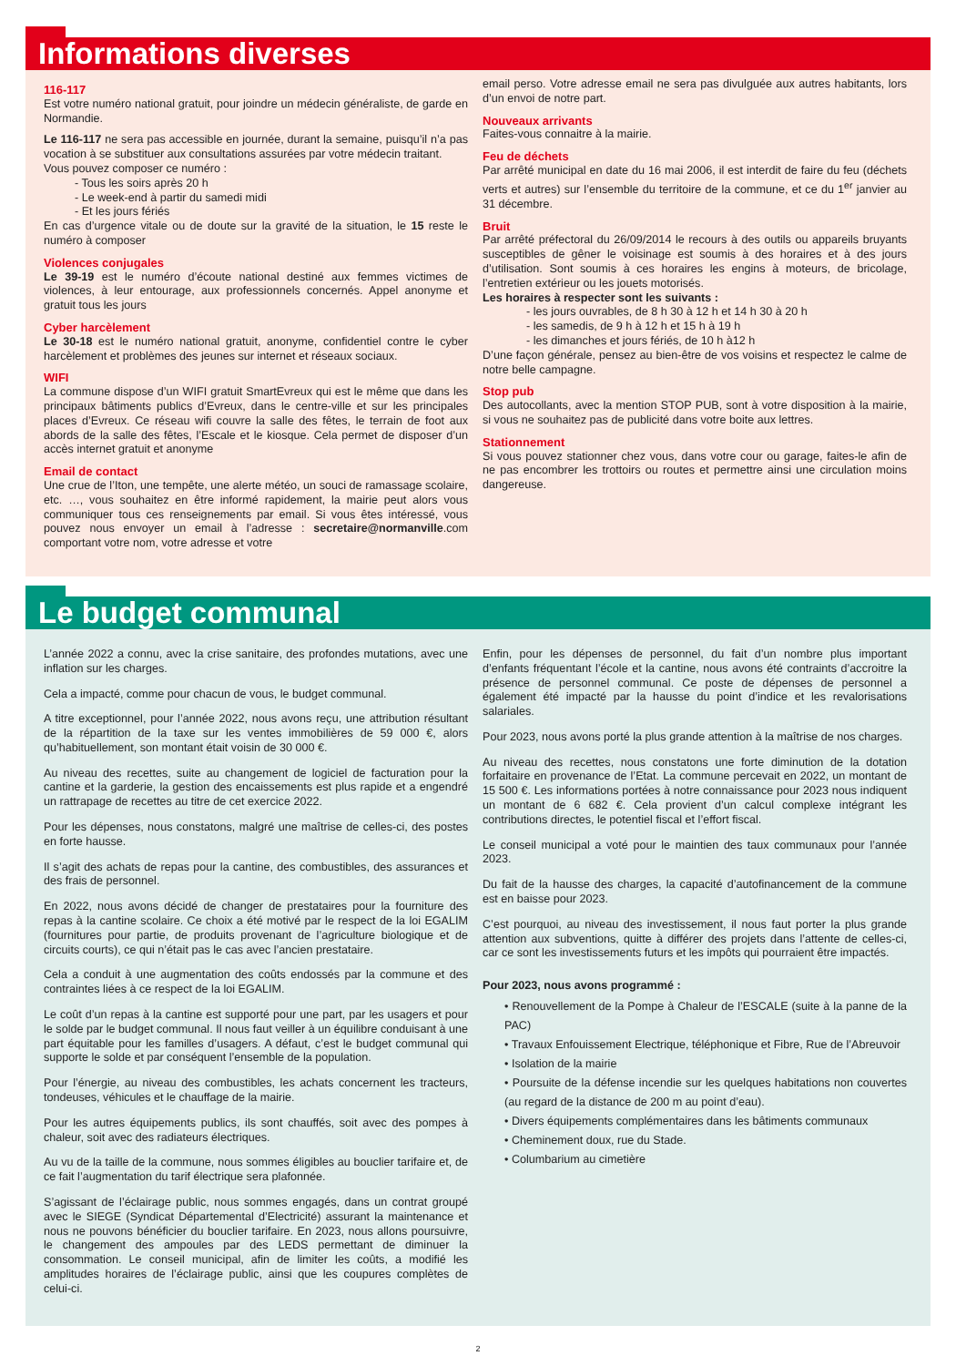Informations diverses
116-117
Est votre numéro national gratuit, pour joindre un médecin généraliste, de garde en Normandie.
Le 116-117 ne sera pas accessible en journée, durant la semaine, puisqu’il n’a pas vocation à se substituer aux consultations assurées par votre médecin traitant.
Vous pouvez composer ce numéro :
- Tous les soirs après 20 h
- Le week-end à partir du samedi midi
- Et les jours fériés
En cas d’urgence vitale ou de doute sur la gravité de la situation, le 15 reste le numéro à composer
Violences conjugales
Le 39-19 est le numéro d’écoute national destiné aux femmes victimes de violences, à leur entourage, aux professionnels concernés. Appel anonyme et gratuit tous les jours
Cyber harcèlement
Le 30-18 est le numéro national gratuit, anonyme, confidentiel contre le cyber harcèlement et problèmes des jeunes sur internet et réseaux sociaux.
WIFI
La commune dispose d’un WIFI gratuit SmartEvreux qui est le même que dans les principaux bâtiments publics d’Evreux, dans le centre-ville et sur les principales places d’Evreux. Ce réseau wifi couvre la salle des fêtes, le terrain de foot aux abords de la salle des fêtes, l’Escale et le kiosque. Cela permet de disposer d’un accès internet gratuit et anonyme
Email de contact
Une crue de l’Iton, une tempête, une alerte météo, un souci de ramassage scolaire, etc. …, vous souhaitez en être informé rapidement, la mairie peut alors vous communiquer tous ces renseignements par email. Si vous êtes intéressé, vous pouvez nous envoyer un email à l’adresse : secretaire@normanville.com comportant votre nom, votre adresse et votre
email perso. Votre adresse email ne sera pas divulguée aux autres habitants, lors d’un envoi de notre part.
Nouveaux arrivants
Faites-vous connaitre à la mairie.
Feu de déchets
Par arrêté municipal en date du 16 mai 2006, il est interdit de faire du feu (déchets verts et autres) sur l’ensemble du territoire de la commune, et ce du 1<sup>er</sup> janvier au 31 décembre.
Bruit
Par arrêté préfectoral du 26/09/2014 le recours à des outils ou appareils bruyants susceptibles de gêner le voisinage est soumis à des horaires et à des jours d’utilisation. Sont soumis à ces horaires les engins à moteurs, de bricolage, l’entretien extérieur ou les jouets motorisés.
Les horaires à respecter sont les suivants :
- les jours ouvrables, de 8 h 30 à 12 h et 14 h 30 à 20 h
- les samedis, de 9 h à 12 h et 15 h à 19 h
- les dimanches et jours fériés, de 10 h à12 h
D’une façon générale, pensez au bien-être de vos voisins et respectez le calme de notre belle campagne.
Stop pub
Des autocollants, avec la mention STOP PUB, sont à votre disposition à la mairie, si vous ne souhaitez pas de publicité dans votre boite aux lettres.
Stationnement
Si vous pouvez stationner chez vous, dans votre cour ou garage, faites-le afin de ne pas encombrer les trottoirs ou routes et permettre ainsi une circulation moins dangereuse.
Le budget communal
L’année 2022 a connu, avec la crise sanitaire, des profondes mutations, avec une inflation sur les charges.
Cela a impacté, comme pour chacun de vous, le budget communal.
A titre exceptionnel, pour l’année 2022, nous avons reçu, une attribution résultant de la répartition de la taxe sur les ventes immobilières de 59 000 €, alors qu’habituellement, son montant était voisin de 30 000 €.
Au niveau des recettes, suite au changement de logiciel de facturation pour la cantine et la garderie, la gestion des encaissements est plus rapide et a engendré un rattrapage de recettes au titre de cet exercice 2022.
Pour les dépenses, nous constatons, malgré une maîtrise de celles-ci, des postes en forte hausse.
Il s’agit des achats de repas pour la cantine, des combustibles, des assurances et des frais de personnel.
En 2022, nous avons décidé de changer de prestataires pour la fourniture des repas à la cantine scolaire. Ce choix a été motivé par le respect de la loi EGALIM (fournitures pour partie, de produits provenant de l’agriculture biologique et de circuits courts), ce qui n’était pas le cas avec l’ancien prestataire.
Cela a conduit à une augmentation des coûts endossés par la commune et des contraintes liées à ce respect de la loi EGALIM.
Le coût d’un repas à la cantine est supporté pour une part, par les usagers et pour le solde par le budget communal. Il nous faut veiller à un équilibre conduisant à une part équitable pour les familles d’usagers. A défaut, c’est le budget communal qui supporte le solde et par conséquent l’ensemble de la population.
Pour l’énergie, au niveau des combustibles, les achats concernent les tracteurs, tondeuses, véhicules et le chauffage de la mairie.
Pour les autres équipements publics, ils sont chauffés, soit avec des pompes à chaleur, soit avec des radiateurs électriques.
Au vu de la taille de la commune, nous sommes éligibles au bouclier tarifaire et, de ce fait l’augmentation du tarif électrique sera plafonnée.
S’agissant de l’éclairage public, nous sommes engagés, dans un contrat groupé avec le SIEGE (Syndicat Départemental d’Electricité) assurant la maintenance et nous ne pouvons bénéficier du bouclier tarifaire. En 2023, nous allons poursuivre, le changement des ampoules par des LEDS permettant de diminuer la consommation. Le conseil municipal, afin de limiter les coûts, a modifié les amplitudes horaires de l’éclairage public, ainsi que les coupures complètes de celui-ci.
Enfin, pour les dépenses de personnel, du fait d’un nombre plus important d’enfants fréquentant l’école et la cantine, nous avons été contraints d’accroitre la présence de personnel communal. Ce poste de dépenses de personnel a également été impacté par la hausse du point d’indice et les revalorisations salariales.
Pour 2023, nous avons porté la plus grande attention à la maîtrise de nos charges.
Au niveau des recettes, nous constatons une forte diminution de la dotation forfaitaire en provenance de l’Etat. La commune percevait en 2022, un montant de 15 500 €. Les informations portées à notre connaissance pour 2023 nous indiquent un montant de 6 682 €. Cela provient d’un calcul complexe intégrant les contributions directes, le potentiel fiscal et l’effort fiscal.
Le conseil municipal a voté pour le maintien des taux communaux pour l’année 2023.
Du fait de la hausse des charges, la capacité d’autofinancement de la commune est en baisse pour 2023.
C’est pourquoi, au niveau des investissement, il nous faut porter la plus grande attention aux subventions, quitte à différer des projets dans l’attente de celles-ci, car ce sont les investissements futurs et les impôts qui pourraient être impactés.
Pour 2023, nous avons programmé :
• Renouvellement de la Pompe à Chaleur de l’ESCALE (suite à la panne de la PAC)
• Travaux Enfouissement Electrique, téléphonique et Fibre, Rue de l’Abreuvoir
• Isolation de la mairie
• Poursuite de la défense incendie sur les quelques habitations non couvertes (au regard de la distance de 200 m au point d’eau).
• Divers équipements complémentaires dans les bâtiments communaux
• Cheminement doux, rue du Stade.
• Columbarium au cimetière
2